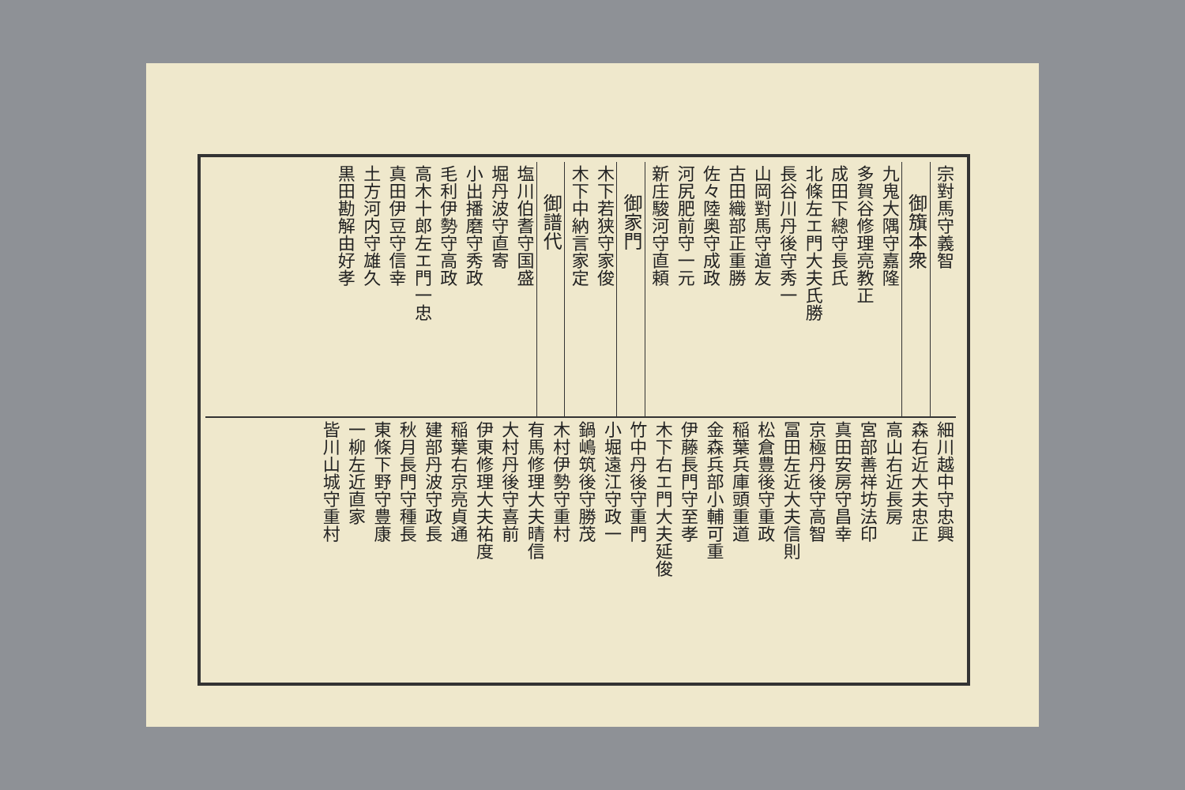宗對馬守義智
御籏本衆
九鬼大隅守嘉隆
多賀谷修理亮教正
成田下總守長氏
北條左エ門大夫氏勝
長谷川丹後守秀一
山岡對馬守道友
古田織部正重勝
佐々陸奥守成政
河尻肥前守一元
新庄駿河守直頼
御家門
木下若狭守家俊
木下中納言家定
御譜代
塩川伯耆守国盛
堀丹波守直寄
小出播磨守秀政
毛利伊勢守高政
高木十郎左エ門一忠
真田伊豆守信幸
土方河内守雄久
黒田勘解由好孝
細川越中守忠興
森右近大夫忠正
高山右近長房
宮部善祥坊法印
真田安房守昌幸
京極丹後守高智
冨田左近大夫信則
松倉豊後守重政
稲葉兵庫頭重道
金森兵部小輔可重
伊藤長門守至孝
木下右エ門大夫延俊
竹中丹後守重門
小堀遠江守政一
鍋嶋筑後守勝茂
木村伊勢守重村
有馬修理大夫晴信
大村丹後守喜前
伊東修理大夫祐度
稲葉右京亮貞通
建部丹波守政長
秋月長門守種長
東條下野守豊康
一柳左近直家
皆川山城守重村